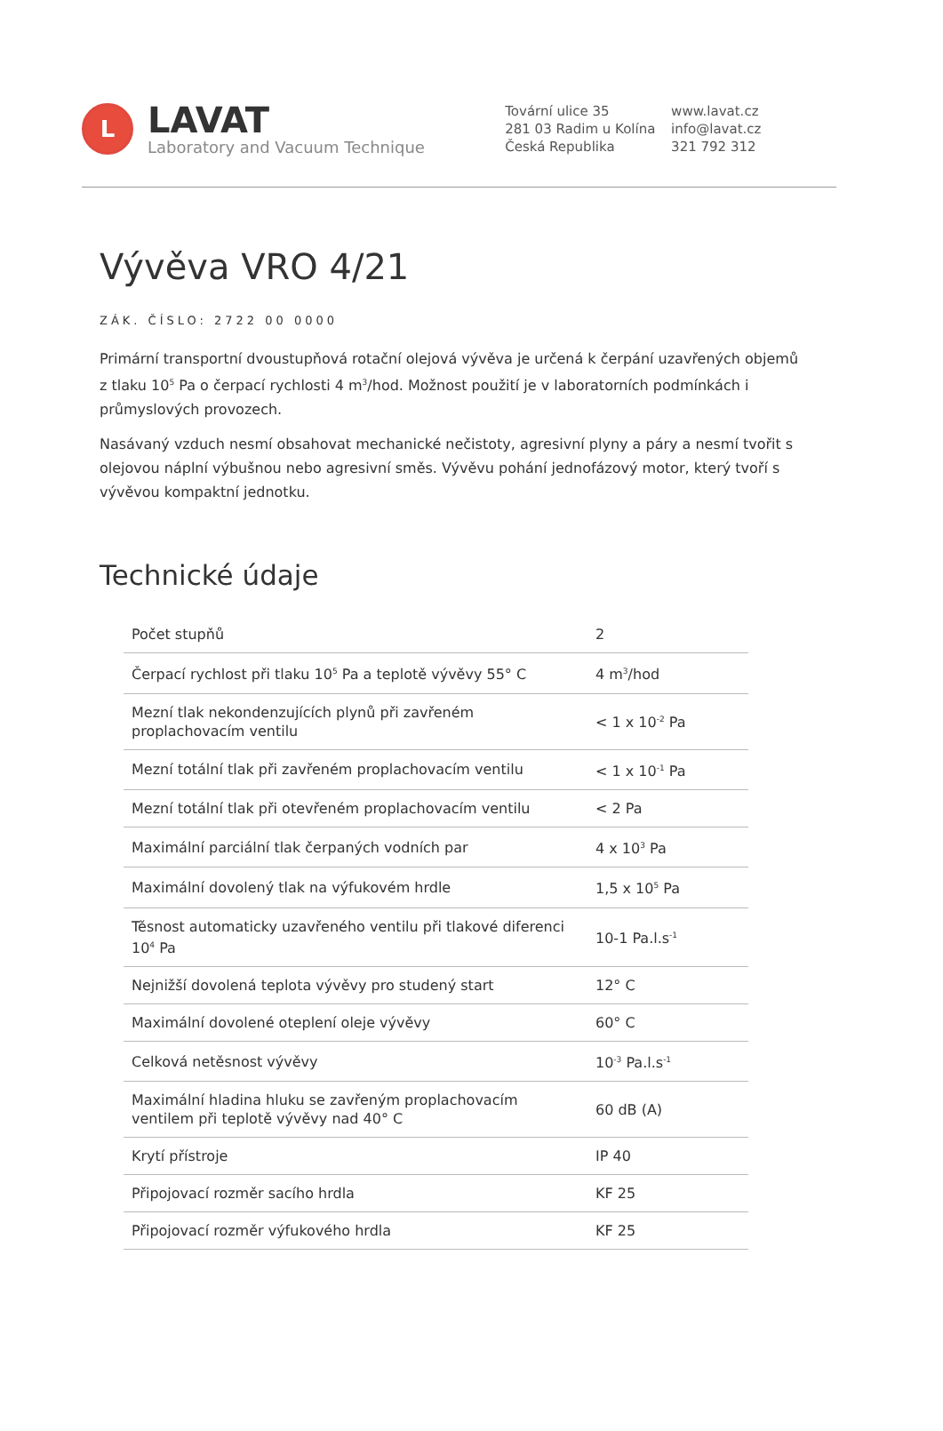L
LAVAT
Laboratory and Vacuum Technique
Tovární ulice 35
281 03 Radim u Kolína
Česká Republika
www.lavat.cz
info@lavat.cz
321 792 312
Vývěva VRO 4/21
ZÁK. ČÍSLO: 2722 00 0000
Primární transportní dvoustupňová rotační olejová vývěva je určená k čerpání uzavřených objemů z tlaku 10<sup>5</sup> Pa o čerpací rychlosti 4 m<sup>3</sup>/hod. Možnost použití je v laboratorních podmínkách i průmyslových provozech.
Nasávaný vzduch nesmí obsahovat mechanické nečistoty, agresivní plyny a páry a nesmí tvořit s olejovou náplní výbušnou nebo agresivní směs. Vývěvu pohání jednofázový motor, který tvoří s vývěvou kompaktní jednotku.
Technické údaje
| Počet stupňů | 2 |
| Čerpací rychlost při tlaku 10<sup>5</sup> Pa a teplotě vývěvy 55° C | 4 m<sup>3</sup>/hod |
| Mezní tlak nekondenzujících plynů při zavřeném proplachovacím ventilu | < 1 x 10<sup>-2</sup> Pa |
| Mezní totální tlak při zavřeném proplachovacím ventilu | < 1 x 10<sup>-1</sup> Pa |
| Mezní totální tlak při otevřeném proplachovacím ventilu | < 2 Pa |
| Maximální parciální tlak čerpaných vodních par | 4 x 10<sup>3</sup> Pa |
| Maximální dovolený tlak na výfukovém hrdle | 1,5 x 10<sup>5</sup> Pa |
| Těsnost automaticky uzavřeného ventilu při tlakové diferenci 10<sup>4</sup> Pa | 10-1 Pa.l.s<sup>-1</sup> |
| Nejnižší dovolená teplota vývěvy pro studený start | 12° C |
| Maximální dovolené oteplení oleje vývěvy | 60° C |
| Celková netěsnost vývěvy | 10<sup>-3</sup> Pa.l.s<sup>-1</sup> |
| Maximální hladina hluku se zavřeným proplachovacím ventilem při teplotě vývěvy nad 40° C | 60 dB (A) |
| Krytí přístroje | IP 40 |
| Připojovací rozměr sacího hrdla | KF 25 |
| Připojovací rozměr výfukového hrdla | KF 25 |